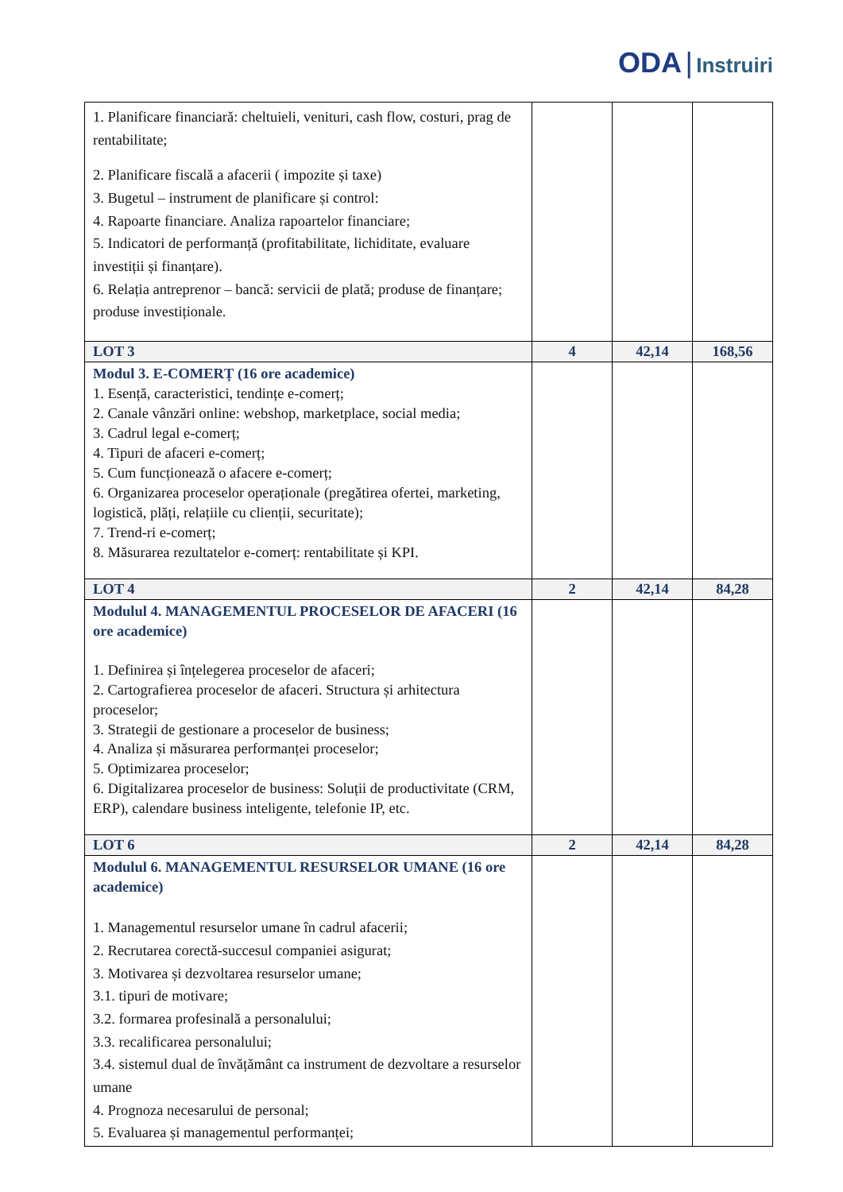ODA | Instruiri
| 1. Planificare financiară: cheltuieli, venituri, cash flow, costuri, prag de rentabilitate; 2. Planificare fiscală a afacerii ( impozite și taxe) 3. Bugetul – instrument de planificare și control: 4. Rapoarte financiare. Analiza rapoartelor financiare; 5. Indicatori de performanță (profitabilitate, lichiditate, evaluare investiții și finanțare). 6. Relația antreprenor – bancă: servicii de plată; produse de finanțare; produse investiționale. | | | |
| LOT 3 | 4 | 42,14 | 168,56 |
| Modul 3. E-COMERȚ (16 ore academice) 1. Esență, caracteristici, tendințe e-comerț; 2. Canale vânzări online: webshop, marketplace, social media; 3. Cadrul legal e-comerț; 4. Tipuri de afaceri e-comerț; 5. Cum funcționează o afacere e-comerț; 6. Organizarea proceselor operaționale (pregătirea ofertei, marketing, logistică, plăți, relațiile cu clienții, securitate); 7. Trend-ri e-comerț; 8. Măsurarea rezultatelor e-comerț: rentabilitate și KPI. | | | |
| LOT 4 | 2 | 42,14 | 84,28 |
| Modulul 4. MANAGEMENTUL PROCESELOR DE AFACERI (16 ore academice) 1. Definirea și înțelegerea proceselor de afaceri; 2. Cartografierea proceselor de afaceri. Structura și arhitectura proceselor; 3. Strategii de gestionare a proceselor de business; 4. Analiza și măsurarea performanței proceselor; 5. Optimizarea proceselor; 6. Digitalizarea proceselor de business: Soluții de productivitate (CRM, ERP), calendare business inteligente, telefonie IP, etc. | | | |
| LOT 6 | 2 | 42,14 | 84,28 |
| Modulul 6. MANAGEMENTUL RESURSELOR UMANE (16 ore academice) 1. Managementul resurselor umane în cadrul afacerii; 2. Recrutarea corectă-succesul companiei asigurat; 3. Motivarea și dezvoltarea resurselor umane; 3.1. tipuri de motivare; 3.2. formarea profesinală a personalului; 3.3. recalificarea personalului; 3.4. sistemul dual de învățământ ca instrument de dezvoltare a resurselor umane 4. Prognoza necesarului de personal; 5. Evaluarea și managementul performanței; | | | |